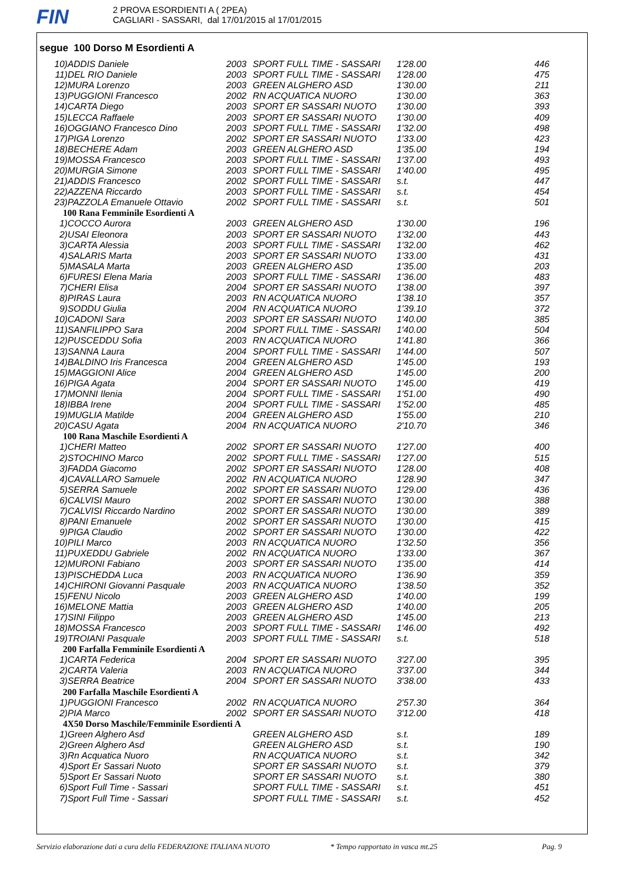FIN
2 PROVA ESORDIENTI A ( 2PEA)
CAGLIARI - SASSARI, dal 17/01/2015 al 17/01/2015
segue 100 Dorso M Esordienti A
| 10) | ADDIS Daniele | 2003 | SPORT FULL TIME - SASSARI | 1'28.00 | 446 |
| 11) | DEL RIO Daniele | 2003 | SPORT FULL TIME - SASSARI | 1'28.00 | 475 |
| 12) | MURA Lorenzo | 2003 | GREEN ALGHERO ASD | 1'30.00 | 211 |
| 13) | PUGGIONI Francesco | 2002 | RN ACQUATICA NUORO | 1'30.00 | 363 |
| 14) | CARTA Diego | 2003 | SPORT ER SASSARI NUOTO | 1'30.00 | 393 |
| 15) | LECCA Raffaele | 2003 | SPORT ER SASSARI NUOTO | 1'30.00 | 409 |
| 16) | OGGIANO Francesco Dino | 2003 | SPORT FULL TIME - SASSARI | 1'32.00 | 498 |
| 17) | PIGA Lorenzo | 2002 | SPORT ER SASSARI NUOTO | 1'33.00 | 423 |
| 18) | BECHERE Adam | 2003 | GREEN ALGHERO ASD | 1'35.00 | 194 |
| 19) | MOSSA Francesco | 2003 | SPORT FULL TIME - SASSARI | 1'37.00 | 493 |
| 20) | MURGIA Simone | 2003 | SPORT FULL TIME - SASSARI | 1'40.00 | 495 |
| 21) | ADDIS Francesco | 2002 | SPORT FULL TIME - SASSARI | s.t. | 447 |
| 22) | AZZENA Riccardo | 2003 | SPORT FULL TIME - SASSARI | s.t. | 454 |
| 23) | PAZZOLA Emanuele Ottavio | 2002 | SPORT FULL TIME - SASSARI | s.t. | 501 |
| 100 Rana Femminile Esordienti A | | | | | |
| 1) | COCCO Aurora | 2003 | GREEN ALGHERO ASD | 1'30.00 | 196 |
| 2) | USAI Eleonora | 2003 | SPORT ER SASSARI NUOTO | 1'32.00 | 443 |
| 3) | CARTA Alessia | 2003 | SPORT FULL TIME - SASSARI | 1'32.00 | 462 |
| 4) | SALARIS Marta | 2003 | SPORT ER SASSARI NUOTO | 1'33.00 | 431 |
| 5) | MASALA Marta | 2003 | GREEN ALGHERO ASD | 1'35.00 | 203 |
| 6) | FURESI Elena Maria | 2003 | SPORT FULL TIME - SASSARI | 1'36.00 | 483 |
| 7) | CHERI Elisa | 2004 | SPORT ER SASSARI NUOTO | 1'38.00 | 397 |
| 8) | PIRAS Laura | 2003 | RN ACQUATICA NUORO | 1'38.10 | 357 |
| 9) | SODDU Giulia | 2004 | RN ACQUATICA NUORO | 1'39.10 | 372 |
| 10) | CADONI Sara | 2003 | SPORT ER SASSARI NUOTO | 1'40.00 | 385 |
| 11) | SANFILIPPO Sara | 2004 | SPORT FULL TIME - SASSARI | 1'40.00 | 504 |
| 12) | PUSCEDDU Sofia | 2003 | RN ACQUATICA NUORO | 1'41.80 | 366 |
| 13) | SANNA Laura | 2004 | SPORT FULL TIME - SASSARI | 1'44.00 | 507 |
| 14) | BALDINO Iris Francesca | 2004 | GREEN ALGHERO ASD | 1'45.00 | 193 |
| 15) | MAGGIONI Alice | 2004 | GREEN ALGHERO ASD | 1'45.00 | 200 |
| 16) | PIGA Agata | 2004 | SPORT ER SASSARI NUOTO | 1'45.00 | 419 |
| 17) | MONNI Ilenia | 2004 | SPORT FULL TIME - SASSARI | 1'51.00 | 490 |
| 18) | IBBA Irene | 2004 | SPORT FULL TIME - SASSARI | 1'52.00 | 485 |
| 19) | MUGLIA Matilde | 2004 | GREEN ALGHERO ASD | 1'55.00 | 210 |
| 20) | CASU Agata | 2004 | RN ACQUATICA NUORO | 2'10.70 | 346 |
| 100 Rana Maschile Esordienti A | | | | | |
| 1) | CHERI Matteo | 2002 | SPORT ER SASSARI NUOTO | 1'27.00 | 400 |
| 2) | STOCHINO Marco | 2002 | SPORT FULL TIME - SASSARI | 1'27.00 | 515 |
| 3) | FADDA Giacomo | 2002 | SPORT ER SASSARI NUOTO | 1'28.00 | 408 |
| 4) | CAVALLARO Samuele | 2002 | RN ACQUATICA NUORO | 1'28.90 | 347 |
| 5) | SERRA Samuele | 2002 | SPORT ER SASSARI NUOTO | 1'29.00 | 436 |
| 6) | CALVISI Mauro | 2002 | SPORT ER SASSARI NUOTO | 1'30.00 | 388 |
| 7) | CALVISI Riccardo Nardino | 2002 | SPORT ER SASSARI NUOTO | 1'30.00 | 389 |
| 8) | PANI Emanuele | 2002 | SPORT ER SASSARI NUOTO | 1'30.00 | 415 |
| 9) | PIGA Claudio | 2002 | SPORT ER SASSARI NUOTO | 1'30.00 | 422 |
| 10) | PILI Marco | 2003 | RN ACQUATICA NUORO | 1'32.50 | 356 |
| 11) | PUXEDDU Gabriele | 2002 | RN ACQUATICA NUORO | 1'33.00 | 367 |
| 12) | MURONI Fabiano | 2003 | SPORT ER SASSARI NUOTO | 1'35.00 | 414 |
| 13) | PISCHEDDA Luca | 2003 | RN ACQUATICA NUORO | 1'36.90 | 359 |
| 14) | CHIRONI Giovanni Pasquale | 2003 | RN ACQUATICA NUORO | 1'38.50 | 352 |
| 15) | FENU Nicolo | 2003 | GREEN ALGHERO ASD | 1'40.00 | 199 |
| 16) | MELONE Mattia | 2003 | GREEN ALGHERO ASD | 1'40.00 | 205 |
| 17) | SINI Filippo | 2003 | GREEN ALGHERO ASD | 1'45.00 | 213 |
| 18) | MOSSA Francesco | 2003 | SPORT FULL TIME - SASSARI | 1'46.00 | 492 |
| 19) | TROIANI Pasquale | 2003 | SPORT FULL TIME - SASSARI | s.t. | 518 |
| 200 Farfalla Femminile Esordienti A | | | | | |
| 1) | CARTA Federica | 2004 | SPORT ER SASSARI NUOTO | 3'27.00 | 395 |
| 2) | CARTA Valeria | 2003 | RN ACQUATICA NUORO | 3'37.00 | 344 |
| 3) | SERRA Beatrice | 2004 | SPORT ER SASSARI NUOTO | 3'38.00 | 433 |
| 200 Farfalla Maschile Esordienti A | | | | | |
| 1) | PUGGIONI Francesco | 2002 | RN ACQUATICA NUORO | 2'57.30 | 364 |
| 2) | PIA Marco | 2002 | SPORT ER SASSARI NUOTO | 3'12.00 | 418 |
| 4X50 Dorso Maschile/Femminile Esordienti A | | | | | |
| 1) | Green Alghero Asd | | GREEN ALGHERO ASD | s.t. | 189 |
| 2) | Green Alghero Asd | | GREEN ALGHERO ASD | s.t. | 190 |
| 3) | Rn Acquatica Nuoro | | RN ACQUATICA NUORO | s.t. | 342 |
| 4) | Sport Er Sassari Nuoto | | SPORT ER SASSARI NUOTO | s.t. | 379 |
| 5) | Sport Er Sassari Nuoto | | SPORT ER SASSARI NUOTO | s.t. | 380 |
| 6) | Sport Full Time - Sassari | | SPORT FULL TIME - SASSARI | s.t. | 451 |
| 7) | Sport Full Time - Sassari | | SPORT FULL TIME - SASSARI | s.t. | 452 |
Servizio elaborazione dati a cura della FEDERAZIONE ITALIANA NUOTO * Tempo rapportato in vasca mt.25 Pag. 9